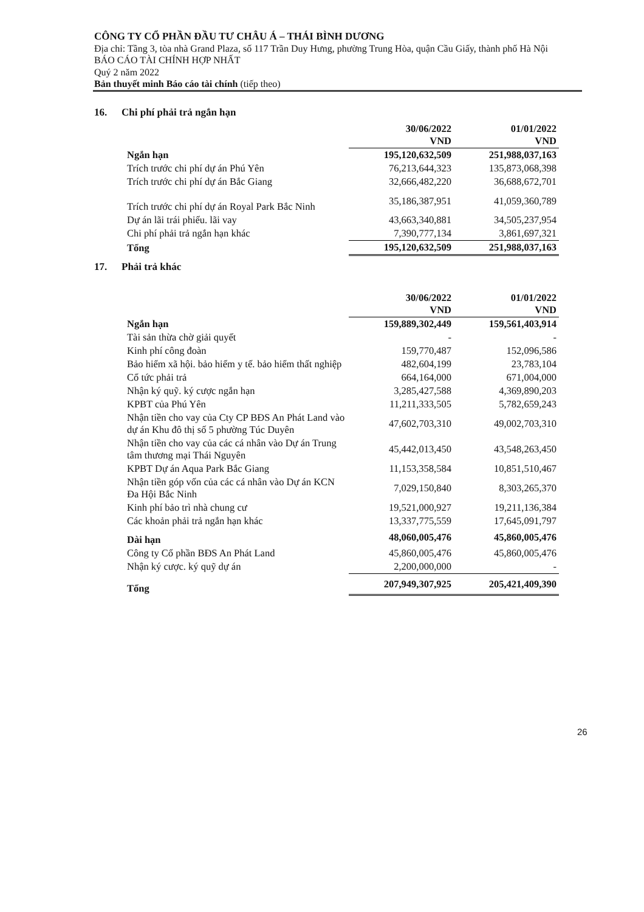CÔNG TY CỔ PHẦN ĐẦU TƯ CHÂU Á – THÁI BÌNH DƯƠNG
Địa chỉ: Tầng 3, tòa nhà Grand Plaza, số 117 Trần Duy Hưng, phường Trung Hòa, quận Cầu Giấy, thành phố Hà Nội
BÁO CÁO TÀI CHÍNH HỢP NHẤT
Quý 2 năm 2022
Bản thuyết minh Báo cáo tài chính (tiếp theo)
16. Chi phí phải trả ngắn hạn
| | 30/06/2022 VND | 01/01/2022 VND |
| Ngắn hạn | 195,120,632,509 | 251,988,037,163 |
| Trích trước chi phí dự án Phú Yên | 76,213,644,323 | 135,873,068,398 |
| Trích trước chi phí dự án Bắc Giang | 32,666,482,220 | 36,688,672,701 |
| Trích trước chi phí dự án Royal Park Bắc Ninh | 35,186,387,951 | 41,059,360,789 |
| Dự án lãi trái phiếu. lãi vay | 43,663,340,881 | 34,505,237,954 |
| Chi phí phải trả ngắn hạn khác | 7,390,777,134 | 3,861,697,321 |
| Tổng | 195,120,632,509 | 251,988,037,163 |
17. Phải trả khác
| | 30/06/2022 VND | 01/01/2022 VND |
| Ngắn hạn | 159,889,302,449 | 159,561,403,914 |
| Tài sản thừa chờ giải quyết | - | - |
| Kinh phí công đoàn | 159,770,487 | 152,096,586 |
| Bảo hiểm xã hội. bảo hiểm y tế. bảo hiểm thất nghiệp | 482,604,199 | 23,783,104 |
| Cổ tức phải trả | 664,164,000 | 671,004,000 |
| Nhận ký quỹ. ký cược ngắn hạn | 3,285,427,588 | 4,369,890,203 |
| KPBT của Phú Yên | 11,211,333,505 | 5,782,659,243 |
| Nhận tiền cho vay của Cty CP BĐS An Phát Land vào dự án Khu đô thị số 5 phường Túc Duyên | 47,602,703,310 | 49,002,703,310 |
| Nhận tiền cho vay của các cá nhân vào Dự án Trung tâm thương mại Thái Nguyên | 45,442,013,450 | 43,548,263,450 |
| KPBT Dự án Aqua Park Bắc Giang | 11,153,358,584 | 10,851,510,467 |
| Nhận tiền góp vốn của các cá nhân vào Dự án KCN Đa Hội Bắc Ninh | 7,029,150,840 | 8,303,265,370 |
| Kinh phí bảo trì nhà chung cư | 19,521,000,927 | 19,211,136,384 |
| Các khoản phải trả ngắn hạn khác | 13,337,775,559 | 17,645,091,797 |
| Dài hạn | 48,060,005,476 | 45,860,005,476 |
| Công ty Cổ phần BĐS An Phát Land | 45,860,005,476 | 45,860,005,476 |
| Nhận ký cược. ký quỹ dự án | 2,200,000,000 | - |
| Tổng | 207,949,307,925 | 205,421,409,390 |
26